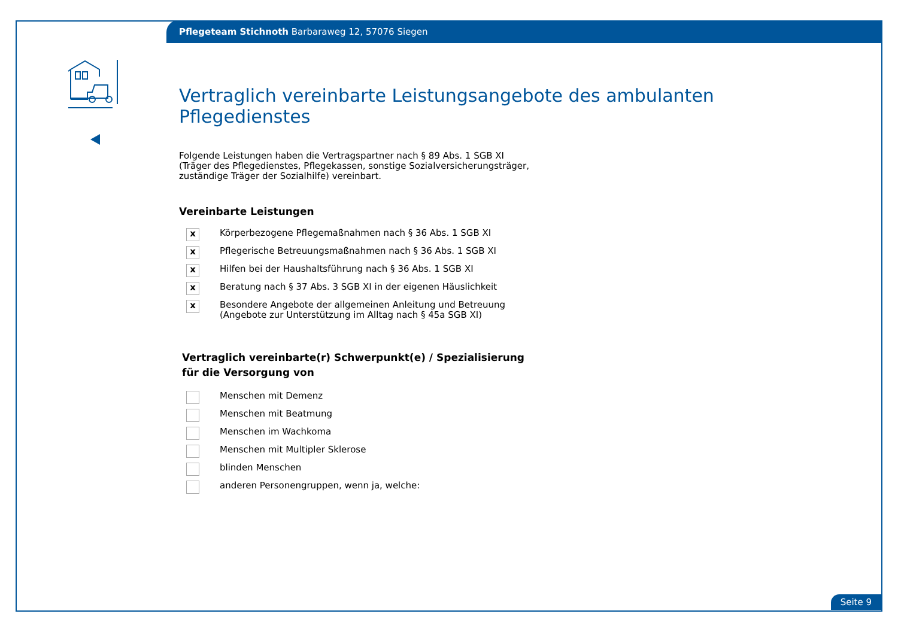Pflegeteam Stichnoth Barbaraweg 12, 57076 Siegen
Vertraglich vereinbarte Leistungsangebote des ambulanten Pflegedienstes
Folgende Leistungen haben die Vertragspartner nach § 89 Abs. 1 SGB XI
(Träger des Pflegedienstes, Pflegekassen, sonstige Sozialversicherungsträger,
zuständige Träger der Sozialhilfe) vereinbart.
Vereinbarte Leistungen
x Körperbezogene Pflegemaßnahmen nach § 36 Abs. 1 SGB XI
x Pflegerische Betreuungsmaßnahmen nach § 36 Abs. 1 SGB XI
x Hilfen bei der Haushaltsführung nach § 36 Abs. 1 SGB XI
x Beratung nach § 37 Abs. 3 SGB XI in der eigenen Häuslichkeit
x Besondere Angebote der allgemeinen Anleitung und Betreuung
(Angebote zur Unterstützung im Alltag nach § 45a SGB XI)
Vertraglich vereinbarte(r) Schwerpunkt(e) / Spezialisierung
für die Versorgung von
Menschen mit Demenz
Menschen mit Beatmung
Menschen im Wachkoma
Menschen mit Multipler Sklerose
blinden Menschen
anderen Personengruppen, wenn ja, welche:
Seite 9